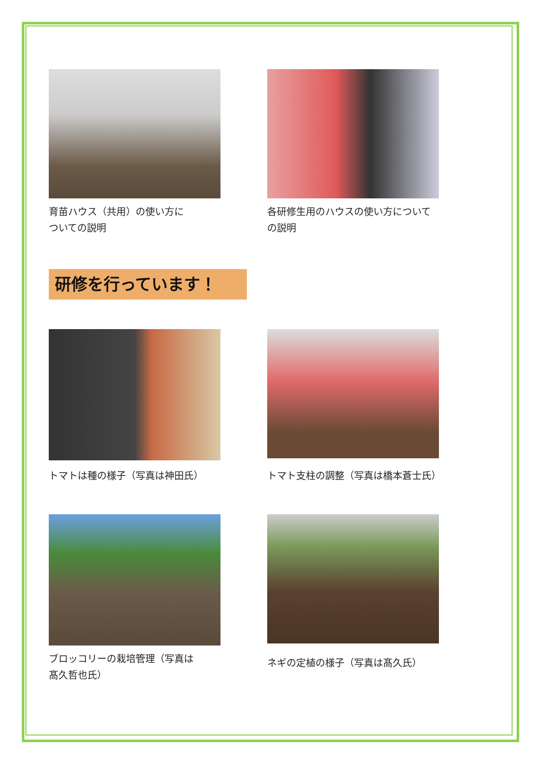育苗ハウス（共用）の使い方に
ついての説明
各研修生用のハウスの使い方について
の説明
研修を行っています！
トマトは種の様子（写真は神田氏）
トマト支柱の調整（写真は橋本蒼士氏）
ブロッコリーの栽培管理（写真は
髙久哲也氏）
ネギの定植の様子（写真は髙久氏）